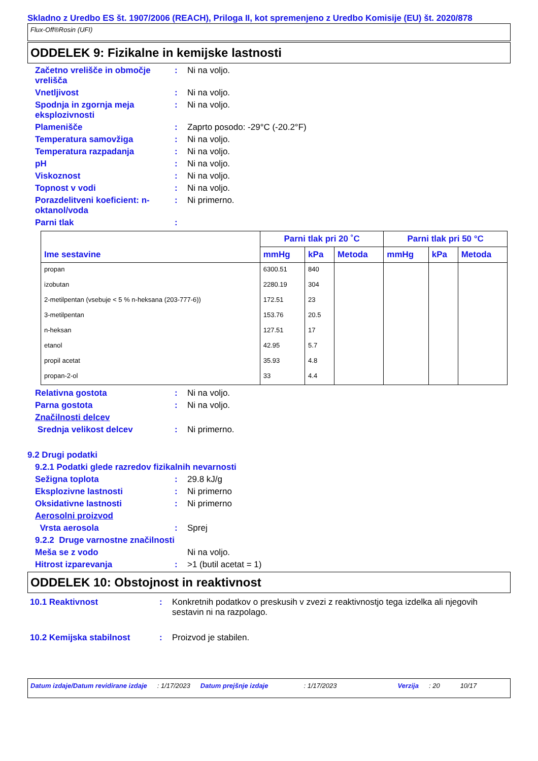Skladno z Uredbo ES št. 1907/2006 (REACH), Priloga II, kot spremenjeno z Uredbo Komisije (EU) št. 2020/878
Flux-Off®Rosin (UFI)
ODDELEK 9: Fizikalne in kemijske lastnosti
Začetno vrelišče in območje vrelišča
: Ni na voljo.
Vnetljivost : Ni na voljo.
Spodnja in zgornja meja eksplozivnosti
: Ni na voljo.
Plamenišče : Zaprto posodo: -29°C (-20.2°F)
Temperatura samovžiga : Ni na voljo.
Temperatura razpadanja : Ni na voljo.
pH : Ni na voljo.
Viskoznost : Ni na voljo.
Topnost v vodi : Ni na voljo.
Porazdelitveni koeficient: n-oktanol/voda
: Ni primerno.
Parni tlak :
| Ime sestavine | Parni tlak pri 20 ˚C | | | Parni tlak pri 50 °C | | |
| --- | --- | --- | --- | --- | --- | --- |
| | mmHg | kPa | Metoda | mmHg | kPa | Metoda |
| propan | 6300.51 | 840 | | | | |
| izobutan | 2280.19 | 304 | | | | |
| 2-metilpentan (vsebuje < 5 % n-heksana (203-777-6)) | 172.51 | 23 | | | | |
| 3-metilpentan | 153.76 | 20.5 | | | | |
| n-heksan | 127.51 | 17 | | | | |
| etanol | 42.95 | 5.7 | | | | |
| propil acetat | 35.93 | 4.8 | | | | |
| propan-2-ol | 33 | 4.4 | | | | |
Relativna gostota : Ni na voljo.
Parna gostota : Ni na voljo.
Značilnosti delcev
Srednja velikost delcev : Ni primerno.
9.2 Drugi podatki
9.2.1 Podatki glede razredov fizikalnih nevarnosti
Sežigna toplota : 29.8 kJ/g
Eksplozivne lastnosti : Ni primerno
Oksidativne lastnosti : Ni primerno
Aerosolni proizvod
Vrsta aerosola : Sprej
9.2.2 Druge varnostne značilnosti
Meša se z vodo Ni na voljo.
Hitrost izparevanja : >1 (butil acetat = 1)
ODDELEK 10: Obstojnost in reaktivnost
10.1 Reaktivnost : Konkretnih podatkov o preskusih v zvezi z reaktivnostjo tega izdelka ali njegovih sestavin ni na razpolago.
10.2 Kemijska stabilnost : Proizvod je stabilen.
Datum izdaje/Datum revidirane izdaje : 1/17/2023 Datum prejšnje izdaje : 1/17/2023 Verzija : 20 10/17